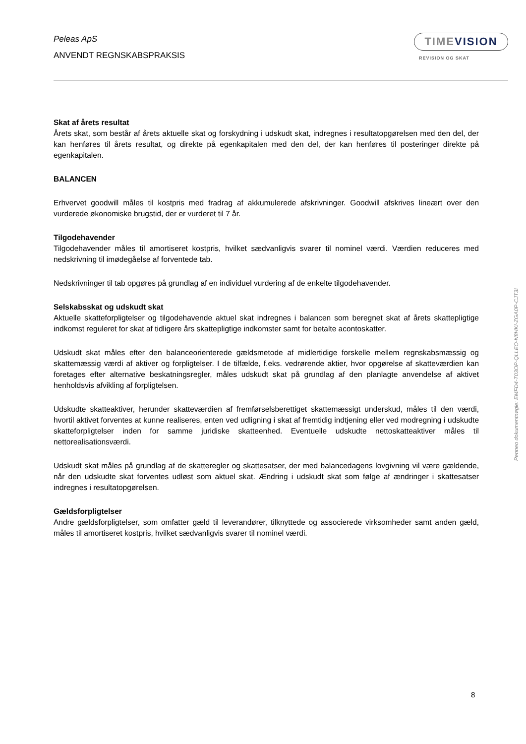Peleas ApS
ANVENDT REGNSKABSPRAKSIS
TIMEVISION
REVISION OG SKAT
Skat af årets resultat
Årets skat, som består af årets aktuelle skat og forskydning i udskudt skat, indregnes i resultatopgørelsen med den del, der kan henføres til årets resultat, og direkte på egenkapitalen med den del, der kan henføres til posteringer direkte på egenkapitalen.
BALANCEN
Erhvervet goodwill måles til kostpris med fradrag af akkumulerede afskrivninger. Goodwill afskrives lineært over den vurderede økonomiske brugstid, der er vurderet til 7 år.
Tilgodehavender
Tilgodehavender måles til amortiseret kostpris, hvilket sædvanligvis svarer til nominel værdi. Værdien reduceres med nedskrivning til imødegåelse af forventede tab.
Nedskrivninger til tab opgøres på grundlag af en individuel vurdering af de enkelte tilgodehavender.
Selskabsskat og udskudt skat
Aktuelle skatteforpligtelser og tilgodehavende aktuel skat indregnes i balancen som beregnet skat af årets skattepligtige indkomst reguleret for skat af tidligere års skattepligtige indkomster samt for betalte acontoskatter.
Udskudt skat måles efter den balanceorienterede gældsmetode af midlertidige forskelle mellem regnskabsmæssig og skattemæssig værdi af aktiver og forpligtelser. I de tilfælde, f.eks. vedrørende aktier, hvor opgørelse af skatteværdien kan foretages efter alternative beskatningsregler, måles udskudt skat på grundlag af den planlagte anvendelse af aktivet henholdsvis afvikling af forpligtelsen.
Udskudte skatteaktiver, herunder skatteværdien af fremførselsberettiget skattemæssigt underskud, måles til den værdi, hvortil aktivet forventes at kunne realiseres, enten ved udligning i skat af fremtidig indtjening eller ved modregning i udskudte skatteforpligtelser inden for samme juridiske skatteenhed. Eventuelle udskudte nettoskatteaktiver måles til nettorealisationsværdi.
Udskudt skat måles på grundlag af de skatteregler og skattesatser, der med balancedagens lovgivning vil være gældende, når den udskudte skat forventes udløst som aktuel skat. Ændring i udskudt skat som følge af ændringer i skattesatser indregnes i resultatopgørelsen.
Gældsforpligtelser
Andre gældsforpligtelser, som omfatter gæld til leverandører, tilknyttede og associerede virksomheder samt anden gæld, måles til amortiseret kostpris, hvilket sædvanligvis svarer til nominel værdi.
Penneo dokumentnøgle: EMFD4-T03OP-QLLEO-N8HKI-ZGA0P-CJT3I
8